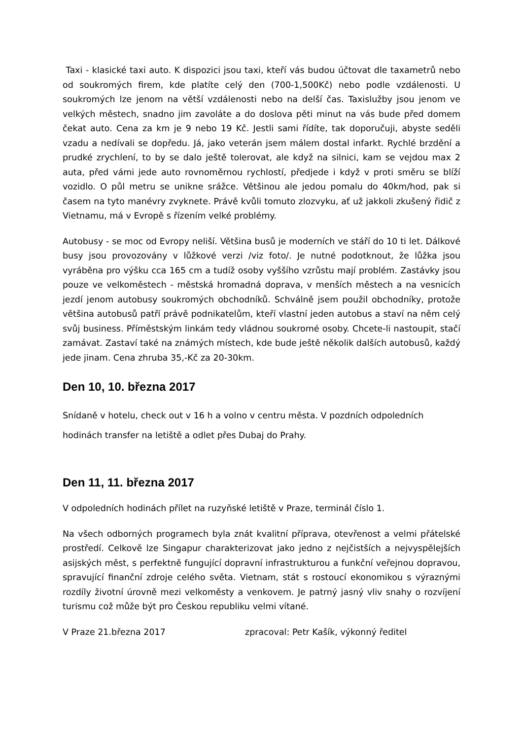Taxi - klasické taxi auto. K dispozici jsou taxi, kteří vás budou účtovat dle taxametrů nebo od soukromých firem, kde platíte celý den (700-1,500Kč) nebo podle vzdálenosti. U soukromých lze jenom na větší vzdálenosti nebo na delší čas. Taxislužby jsou jenom ve velkých městech, snadno jim zavoláte a do doslova pěti minut na vás bude před domem čekat auto. Cena za km je 9 nebo 19 Kč. Jestli sami řídíte, tak doporučuji, abyste seděli vzadu a nedívali se dopředu. Já, jako veterán jsem málem dostal infarkt. Rychlé brzdění a prudké zrychlení, to by se dalo ještě tolerovat, ale když na silnici, kam se vejdou max 2 auta, před vámi jede auto rovnoměrnou rychlostí, předjede i když v proti směru se blíží vozidlo. O půl metru se unikne srážce. Většinou ale jedou pomalu do 40km/hod, pak si časem na tyto manévry zvyknete. Právě kvůli tomuto zlozvyku, ať už jakkoli zkušený řidič z Vietnamu, má v Evropě s řízením velké problémy.
Autobusy - se moc od Evropy neliší. Většina busů je moderních ve stáří do 10 ti let. Dálkové busy jsou provozovány v lůžkové verzi /viz foto/. Je nutné podotknout, že lůžka jsou vyráběna pro výšku cca 165 cm a tudíž osoby vyššího vzrůstu mají problém. Zastávky jsou pouze ve velkoměstech - městská hromadná doprava, v menších městech a na vesnicích jezdí jenom autobusy soukromých obchodníků. Schválně jsem použil obchodníky, protože většina autobusů patří právě podnikatelům, kteří vlastní jeden autobus a staví na něm celý svůj business. Příměstským linkám tedy vládnou soukromé osoby. Chcete-li nastoupit, stačí zamávat. Zastaví také na známých místech, kde bude ještě několik dalších autobusů, každý jede jinam. Cena zhruba 35,-Kč za 20-30km.
Den 10, 10. března 2017
Snídaně v hotelu, check out v 16 h a volno v centru města. V pozdních odpoledních hodinách transfer na letiště a odlet přes Dubaj do Prahy.
Den 11, 11. března 2017
V odpoledních hodinách přílet na ruzyňské letiště v Praze, terminál číslo 1.
Na všech odborných programech byla znát kvalitní příprava, otevřenost a velmi přátelské prostředí. Celkově lze Singapur charakterizovat jako jedno z nejčistších a nejvyspělejších asijských měst, s perfektně fungující dopravní infrastrukturou a funkční veřejnou dopravou, spravující finanční zdroje celého světa. Vietnam, stát s rostoucí ekonomikou s výraznými rozdíly životní úrovně mezi velkoměsty a venkovem. Je patrný jasný vliv snahy o rozvíjení turismu což může být pro Českou republiku velmi vítané.
V Praze 21.března 2017 zpracoval: Petr Kašík, výkonný ředitel